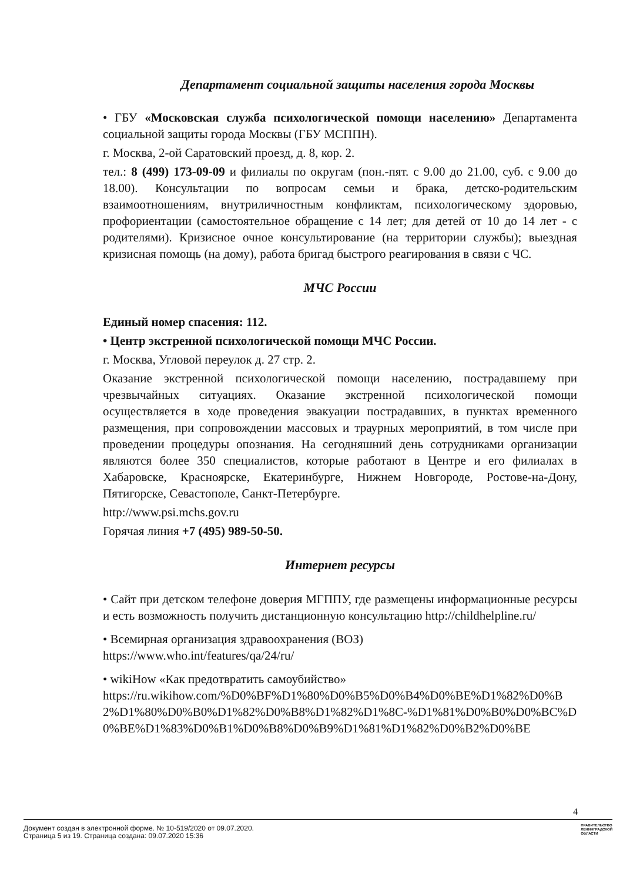Департамент социальной защиты населения города Москвы
• ГБУ «Московская служба психологической помощи населению» Департамента социальной защиты города Москвы (ГБУ МСППН).
г. Москва, 2-ой Саратовский проезд, д. 8, кор. 2.
тел.: 8 (499) 173-09-09 и филиалы по округам (пон.-пят. с 9.00 до 21.00, суб. с 9.00 до 18.00). Консультации по вопросам семьи и брака, детско-родительским взаимоотношениям, внутриличностным конфликтам, психологическому здоровью, профориентации (самостоятельное обращение с 14 лет; для детей от 10 до 14 лет - с родителями). Кризисное очное консультирование (на территории службы); выездная кризисная помощь (на дому), работа бригад быстрого реагирования в связи с ЧС.
МЧС России
Единый номер спасения: 112.
• Центр экстренной психологической помощи МЧС России.
г. Москва, Угловой переулок д. 27 стр. 2.
Оказание экстренной психологической помощи населению, пострадавшему при чрезвычайных ситуациях. Оказание экстренной психологической помощи осуществляется в ходе проведения эвакуации пострадавших, в пунктах временного размещения, при сопровождении массовых и траурных мероприятий, в том числе при проведении процедуры опознания. На сегодняшний день сотрудниками организации являются более 350 специалистов, которые работают в Центре и его филиалах в Хабаровске, Красноярске, Екатеринбурге, Нижнем Новгороде, Ростове-на-Дону, Пятигорске, Севастополе, Санкт-Петербурге.
http://www.psi.mchs.gov.ru
Горячая линия +7 (495) 989-50-50.
Интернет ресурсы
• Сайт при детском телефоне доверия МГППУ, где размещены информационные ресурсы и есть возможность получить дистанционную консультацию http://childhelpline.ru/
• Всемирная организация здравоохранения (ВОЗ)
https://www.who.int/features/qa/24/ru/
• wikiHow «Как предотвратить самоубийство»
https://ru.wikihow.com/%D0%BF%D1%80%D0%B5%D0%B4%D0%BE%D1%82%D0%B2%D1%80%D0%B0%D1%82%D0%B8%D1%82%D1%8C-%D1%81%D0%B0%D0%BC%D0%BE%D1%83%D0%B1%D0%B8%D0%B9%D1%81%D1%82%D0%B2%D0%BE
4
Документ создан в электронной форме. № 10-519/2020 от 09.07.2020.
Страница 5 из 19. Страница создана: 09.07.2020 15:36
ПРАВИТЕЛЬСТВО
ЛЕНИНГРАДСКОЙ
ОБЛАСТИ